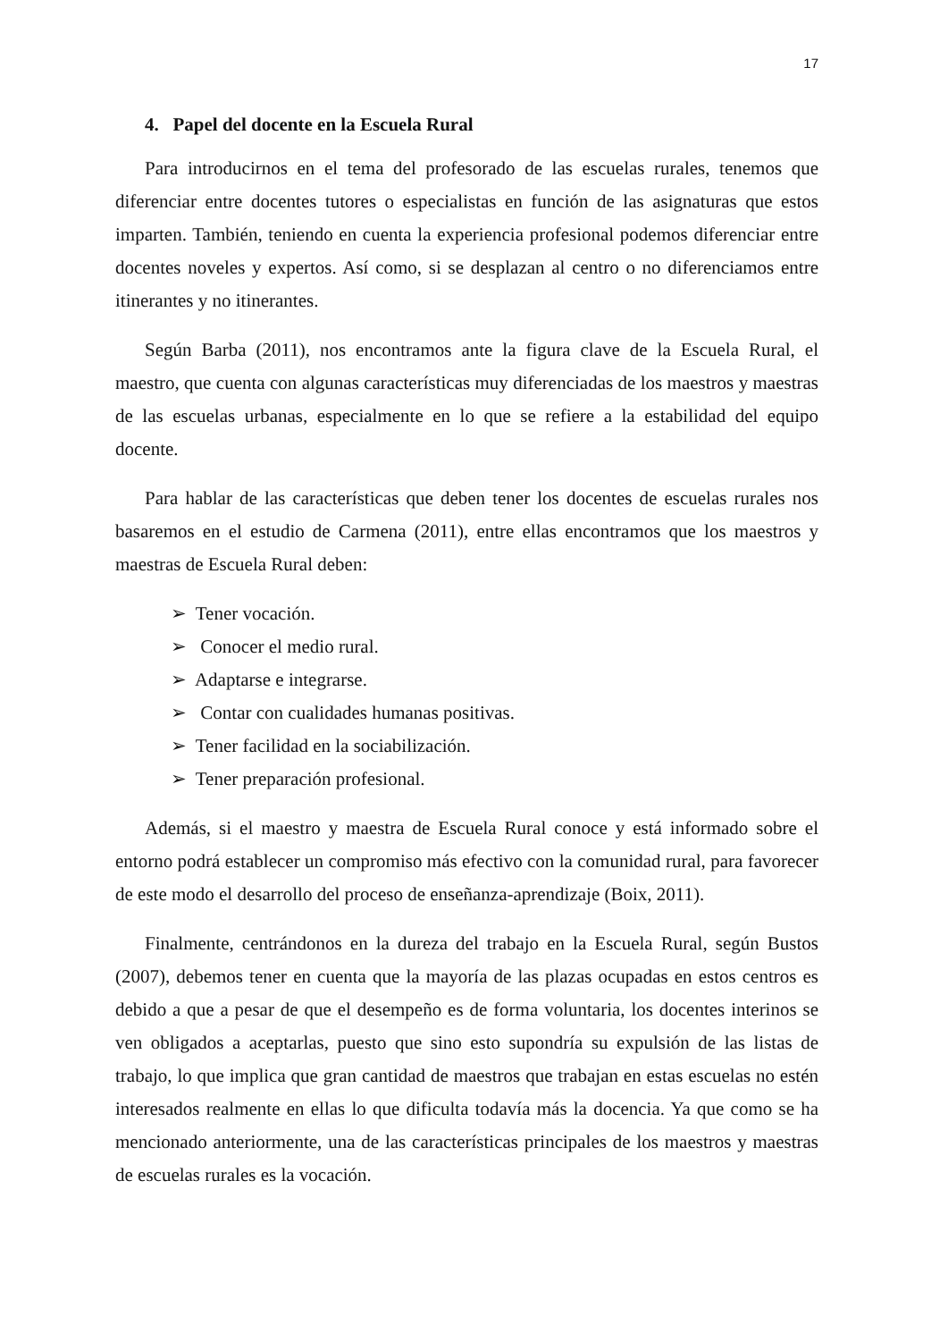17
4. Papel del docente en la Escuela Rural
Para introducirnos en el tema del profesorado de las escuelas rurales, tenemos que diferenciar entre docentes tutores o especialistas en función de las asignaturas que estos imparten. También, teniendo en cuenta la experiencia profesional podemos diferenciar entre docentes noveles y expertos. Así como, si se desplazan al centro o no diferenciamos entre itinerantes y no itinerantes.
Según Barba (2011), nos encontramos ante la figura clave de la Escuela Rural, el maestro, que cuenta con algunas características muy diferenciadas de los maestros y maestras de las escuelas urbanas, especialmente en lo que se refiere a la estabilidad del equipo docente.
Para hablar de las características que deben tener los docentes de escuelas rurales nos basaremos en el estudio de Carmena (2011), entre ellas encontramos que los maestros y maestras de Escuela Rural deben:
➢ Tener vocación.
➢ Conocer el medio rural.
➢ Adaptarse e integrarse.
➢ Contar con cualidades humanas positivas.
➢ Tener facilidad en la sociabilización.
➢ Tener preparación profesional.
Además, si el maestro y maestra de Escuela Rural conoce y está informado sobre el entorno podrá establecer un compromiso más efectivo con la comunidad rural, para favorecer de este modo el desarrollo del proceso de enseñanza-aprendizaje (Boix, 2011).
Finalmente, centrándonos en la dureza del trabajo en la Escuela Rural, según Bustos (2007), debemos tener en cuenta que la mayoría de las plazas ocupadas en estos centros es debido a que a pesar de que el desempeño es de forma voluntaria, los docentes interinos se ven obligados a aceptarlas, puesto que sino esto supondría su expulsión de las listas de trabajo, lo que implica que gran cantidad de maestros que trabajan en estas escuelas no estén interesados realmente en ellas lo que dificulta todavía más la docencia. Ya que como se ha mencionado anteriormente, una de las características principales de los maestros y maestras de escuelas rurales es la vocación.